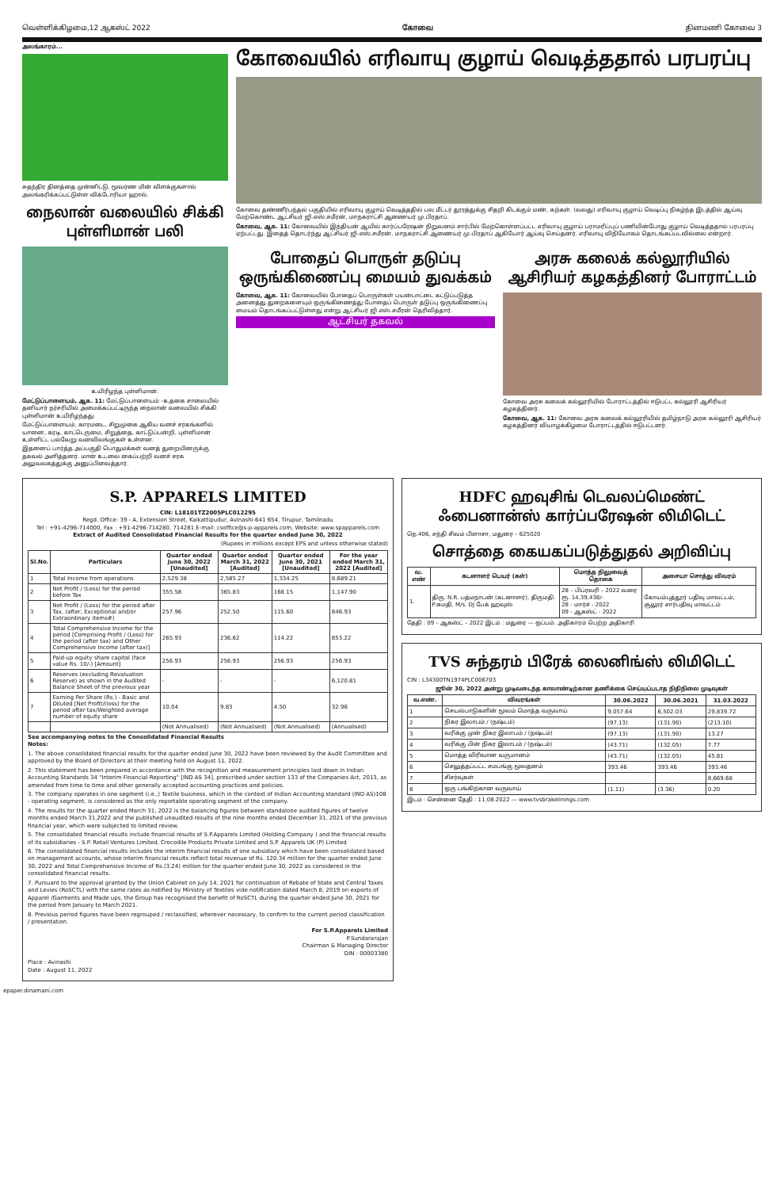வெள்ளிக்கிழமை,12 ஆகஸ்ட் 2022 கோவை தினமணி கோவை 3
அலங்காரம்...
சுதந்திர தினத்தை முன்னிட்டு, மூவர்ண மின் விளக்குகளால் அலங்கரிக்கப்பட்டுள்ள விக்டோரியா ஹால்.
நைலான் வலையில் சிக்கி புள்ளிமான் பலி
உயிரிழந்த புள்ளிமான்.
மேட்டுப்பாளையம், ஆக. 11: மேட்டுப்பாளையம் –உதகை சாலையில் தனியார் நர்சரியில் அமைக்கப்பட்டிருந்த நைலான் வலையில் சிக்கி புள்ளிமான் உயிரிழந்தது.
மேட்டுப்பாளையம், காரமடை, சிறுமுகை ஆகிய வனச் சரகங்களில் யானை, கரடி, காட்டெருமை, சிறுத்தை, காட்டுப்பன்றி, புள்ளிமான் உள்ளிட்ட பல்வேறு வனவிலங்குகள் உள்ளன.
இதனைப் பார்த்த அப்பகுதி பொதுமக்கள் வனத் துறையினருக்கு தகவல் அளித்தனர். மான் உடலை கைப்பற்றி வனச் சரக அலுவலகத்துக்கு அனுப்பிவைத்தார்.
கோவையில் எரிவாயு குழாய் வெடித்ததால் பரபரப்பு
கோவை தண்ணீர்பந்தல் பகுதியில் எரிவாயு குழாய் வெடித்ததில் பல மீட்டர் தூரத்துக்கு சிதறி கிடக்கும் மண், கற்கள். (வலது) எரிவாயு குழாய் வெடிப்பு நிகழ்ந்த இடத்தில் ஆய்வு மேற்கொண்ட ஆட்சியர் ஜி.எஸ்.சமீரன், மாநகராட்சி ஆணையர் மு.பிரதாப்.
கோவை, ஆக. 11: கோவையில் இந்தியன் ஆயில் கார்ப்பரேஷன் நிறுவனம் சார்பில் மேற்கொள்ளப்பட்ட எரிவாயு குழாய் பராமரிப்புப் பணியின்போது குழாய் வெடித்ததால் பரபரப்பு ஏற்பட்டது. இதைத் தொடர்ந்து ஆட்சியர் ஜி.எஸ்.சமீரன், மாநகராட்சி ஆணையர் மு.பிரதாப் ஆகியோர் ஆய்வு செய்தனர். எரிவாயு விநியோகம் தொடங்கப்படவில்லை என்றார்.
போதைப் பொருள் தடுப்பு ஒருங்கிணைப்பு மையம் துவக்கம்
கோவை, ஆக. 11: கோவையில் போதைப் பொருள்கள் பயன்பாட்டை கட்டுப்படுத்த அனைத்து துறைகளையும் ஒருங்கிணைத்து போதைப் பொருள் தடுப்பு ஒருங்கிணைப்பு மையம் தொடங்கப்பட்டுள்ளது என்று ஆட்சியர் ஜி.எஸ்.சமீரன் தெரிவித்தார்.
ஆட்சியர் தகவல்
அரசு கலைக் கல்லூரியில் ஆசிரியர் கழகத்தினர் போராட்டம்
கோவை அரசு கலைக் கல்லூரியில் போராட்டத்தில் ஈடுபட்ட கல்லூரி ஆசிரியர் கழகத்தினர்.
கோவை, ஆக. 11: கோவை அரசு கலைக் கல்லூரியில் தமிழ்நாடு அரசு கல்லூரி ஆசிரியர் கழகத்தினர் வியாழக்கிழமை போராட்டத்தில் ஈடுபட்டனர்.
S.P. APPARELS LIMITED
CIN: L18101TZ2005PLC012295
Regd. Office: 39 - A, Extension Street, Kaikattipudur, Avinashi-641 654, Tirupur, Tamilnadu
Tel : +91-4296-714000, Fax : +91-4296-714280, 714281 E-mail: csoffice@s-p-apparels.com, Website: www.spapparels.com
Extract of Audited Consolidated Financial Results for the quarter ended June 30, 2022
(Rupees in millions except EPS and unless otherwise stated)
| Sl.No. | Particulars | Quarter ended June 30, 2022 [Unaudited] | Quarter ended March 31, 2022 [Audited] | Quarter ended June 30, 2021 [Unaudited] | For the year ended March 31, 2022 [Audited] |
| --- | --- | --- | --- | --- | --- |
| 1 | Total Income from operations | 2,529.38 | 2,585.27 | 1,334.25 | 8,689.21 |
| 2 | Net Profit / (Loss) for the period before Tax | 355.58 | 365.83 | 168.15 | 1,147.90 |
| 3 | Net Profit / (Loss) for the period after Tax, (after, Exceptional and/or Extraordinary items#) | 257.96 | 252.50 | 115.60 | 846.93 |
| 4 | Total Comprehensive Income for the period [Comprising Profit / (Loss) for the period (after tax) and Other Comprehensive Income (after tax)] | 265.93 | 236.62 | 114.22 | 853.22 |
| 5 | Paid-up equity share capital (face value Rs. 10/-) [Amount] | 256.93 | 256.93 | 256.93 | 256.93 |
| 6 | Reserves (excluding Revaluation Reserve) as shown in the Audited Balance Sheet of the previous year | - | - | - | 6,120.81 |
| 7 | Earning Per Share (Rs.) - Basic and Diluted [Net Profit/(loss) for the period after tax/Weighted average number of equity share | 10.04 | 9.83 | 4.50 | 32.96 |
| | | (Not Annualised) | (Not Annualised) | (Not Annualised) | (Annualised) |
See accompanying notes to the Consolidated Financial Results
Notes:
1. The above consolidated financial results for the quarter ended June 30, 2022 have been reviewed by the Audit Committee and approved by the Board of Directors at their meeting held on August 11, 2022.
2. This statement has been prepared in accordance with the recognition and measurement principles laid down in Indian Accounting Standards 34 "Interim Financial Reporting" [IND AS 34], prescribed under section 133 of the Companies Act, 2013, as amended from time to time and other generally accepted accounting practices and policies.
3. The company operates in one segment (i.e.,) Textile business, which in the context of Indian Accounting standard (IND AS)108 - operating segment, is considered as the only reportable operating segment of the company.
4. The results for the quarter ended March 31, 2022 is the balancing figures between standalone audited figures of twelve months ended March 31,2022 and the published unaudited results of the nine months ended December 31, 2021 of the previous financial year, which were subjected to limited review.
5. The consolidated financial results include financial results of S.P.Apparels Limited (Holding Company ) and the financial results of its subsidiaries - S.P. Retail Ventures Limited, Crocodile Products Private Limited and S.P. Apparels UK (P) Limited
6. The consolidated financial results includes the interim financial results of one subsidiary which have been consolidated based on management accounts, whose interim financial results reflect total revenue of Rs. 120.34 million for the quarter ended June 30, 2022 and Total Comprehensive Income of Rs.(3.24) million for the quarter ended June 30, 2022 as considered in the consolidated financial results.
7. Pursuant to the approval granted by the Union Cabinet on July 14, 2021 for continuation of Rebate of State and Central Taxes and Levies (RoSCTL) with the same rates as notified by Ministry of Textiles vide notification dated March 8, 2019 on exports of Apparel /Garments and Made ups, the Group has recognised the benefit of RoSCTL during the quarter ended June 30, 2021 for the period from January to March 2021.
8. Previous period figures have been regrouped / reclassified, wherever necessary, to confirm to the current period classification / presentation.
For S.P.Apparels Limited
P.Sundararajan
Chairman & Managing Director
DIN : 00003380
Place : Avinashi
Date : August 11, 2022
HDFC ஹவுசிங் டெவலப்மெண்ட் ஃபைனான்ஸ் கார்ப்பரேஷன் லிமிடெட்
நெ.406, சந்தி சிவம் பிளாசா, மதுரை – 625020
சொத்தை கையகப்படுத்துதல் அறிவிப்பு
| வ. எண் | கடனாளர் பெயர் (கள்) | மொத்த நிலுவைத் தொகை | அசையா சொத்து விவரம் |
| --- | --- | --- | --- |
| 1. | திரு. N.R. பத்மநாபன் (கடனாளர்), திருமதி. P.சுமதி, M/s. DJ பேக் ஹவுஸ் | 28 – பிப்ரவரி – 2022 வரை ரூ. 14,39,438/- 28 - மார்ச் - 2022 09 - ஆகஸ்ட் - 2022 | கோயம்புத்தூர் பதிவு மாவட்டம், சூலூர் சார்பதிவு மாவட்டம் |
தேதி : 09 – ஆகஸ்ட் – 2022 இடம் : மதுரை — ஒப்பம். அதிகாரம் பெற்ற அதிகாரி
TVS சுந்தரம் பிரேக் லைனிங்ஸ் லிமிடெட்
CIN : L34300TN1974PLC006703
ஜூன் 30, 2022 அன்று முடிவடைந்த காலாண்டிற்கான தணிக்கை செய்யப்படாத நிதிநிலை முடிவுகள்
| வ.எண். | விவரங்கள் | 30.06.2022 | 30.06.2021 | 31.03.2022 |
| --- | --- | --- | --- | --- |
| 1 | செயல்பாடுகளின் மூலம் மொத்த வருவாய் | 9,057.64 | 6,502.03 | 29,839.72 |
| 2 | நிகர இலாபம் / (நஷ்டம்) | (97.13) | (131.90) | (213.10) |
| 3 | வரிக்கு முன் நிகர இலாபம் / (நஷ்டம்) | (97.13) | (131.90) | 13.27 |
| 4 | வரிக்கு பின் நிகர இலாபம் / (நஷ்டம்) | (43.71) | (132.05) | 7.77 |
| 5 | மொத்த விரிவான வருமானம் | (43.71) | (132.05) | 45.81 |
| 6 | செலுத்தப்பட்ட சமபங்கு மூலதனம் | 393.46 | 393.46 | 393.46 |
| 7 | சிசர்வுகள் | | | 8,669.68 |
| 8 | ஒரு பங்கிற்கான வருவாய் | (1.11) | (3.36) | 0.20 |
இடம் : சென்னை தேதி : 11.08.2022 — www.tvsbrakelinings.com
epaper.dinamani.com